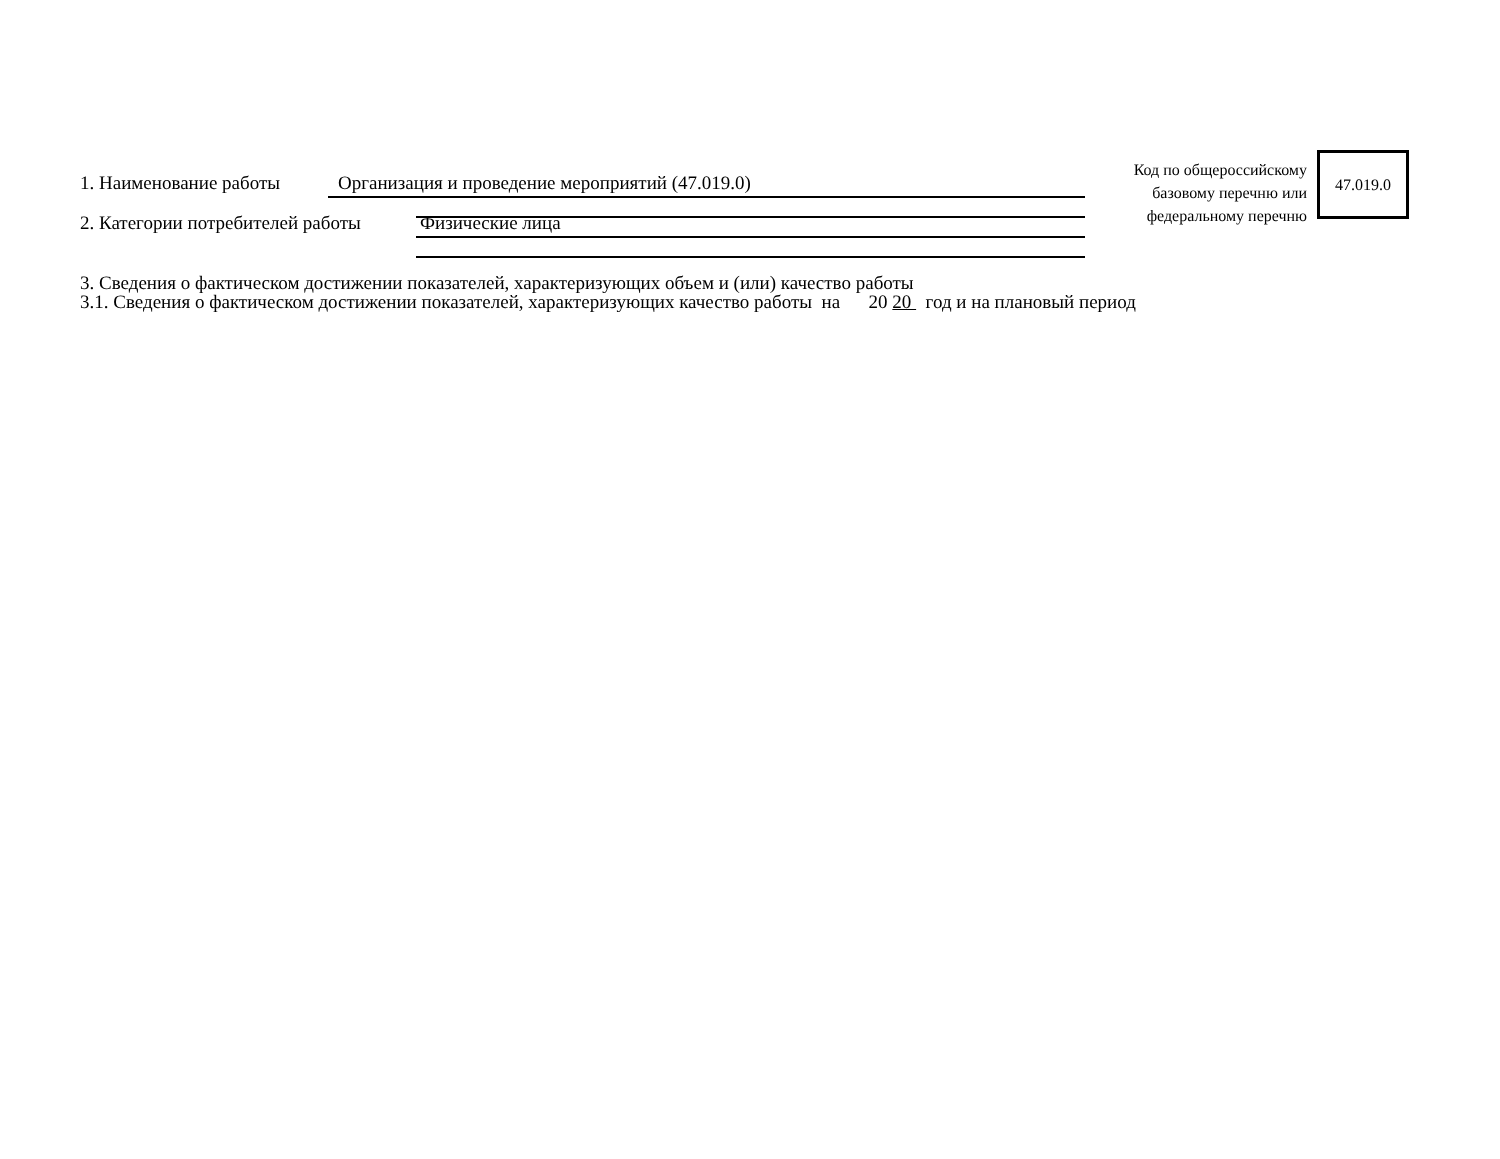1. Наименование работы Организация и проведение мероприятий (47.019.0)
2. Категории потребителей работы Физические лица
Код по общероссийскому
базовому перечню или
федеральному перечню
47.019.0
3. Сведения о фактическом достижении показателей, характеризующих объем и (или) качество работы
3.1. Сведения о фактическом достижении показателей, характеризующих качество работы на 20 20 год и на плановый период